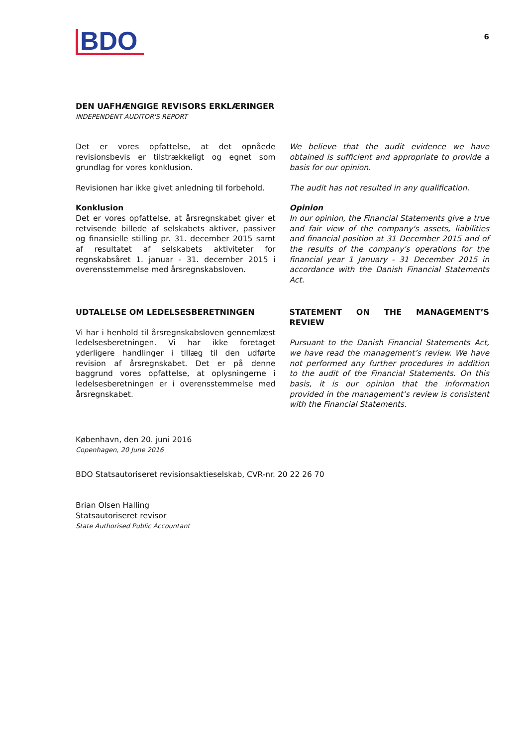BDO
6
DEN UAFHÆNGIGE REVISORS ERKLÆRINGER
INDEPENDENT AUDITOR'S REPORT
Det er vores opfattelse, at det opnåede revisionsbevis er tilstrækkeligt og egnet som grundlag for vores konklusion.
Revisionen har ikke givet anledning til forbehold.
Konklusion
Det er vores opfattelse, at årsregnskabet giver et retvisende billede af selskabets aktiver, passiver og finansielle stilling pr. 31. december 2015 samt af resultatet af selskabets aktiviteter for regnskabsåret 1. januar - 31. december 2015 i overensstemmelse med årsregnskabsloven.
We believe that the audit evidence we have obtained is sufficient and appropriate to provide a basis for our opinion.
The audit has not resulted in any qualification.
Opinion
In our opinion, the Financial Statements give a true and fair view of the company's assets, liabilities and financial position at 31 December 2015 and of the results of the company's operations for the financial year 1 January - 31 December 2015 in accordance with the Danish Financial Statements Act.
UDTALELSE OM LEDELSESBERETNINGEN
Vi har i henhold til årsregnskabsloven gennemlæst ledelsesberetningen. Vi har ikke foretaget yderligere handlinger i tillæg til den udførte revision af årsregnskabet. Det er på denne baggrund vores opfattelse, at oplysningerne i ledelsesberetningen er i overensstemmelse med årsregnskabet.
STATEMENT ON THE MANAGEMENT’S REVIEW
Pursuant to the Danish Financial Statements Act, we have read the management’s review. We have not performed any further procedures in addition to the audit of the Financial Statements. On this basis, it is our opinion that the information provided in the management’s review is consistent with the Financial Statements.
København, den 20. juni 2016
Copenhagen, 20 June 2016
BDO Statsautoriseret revisionsaktieselskab, CVR-nr. 20 22 26 70
Brian Olsen Halling
Statsautoriseret revisor
State Authorised Public Accountant